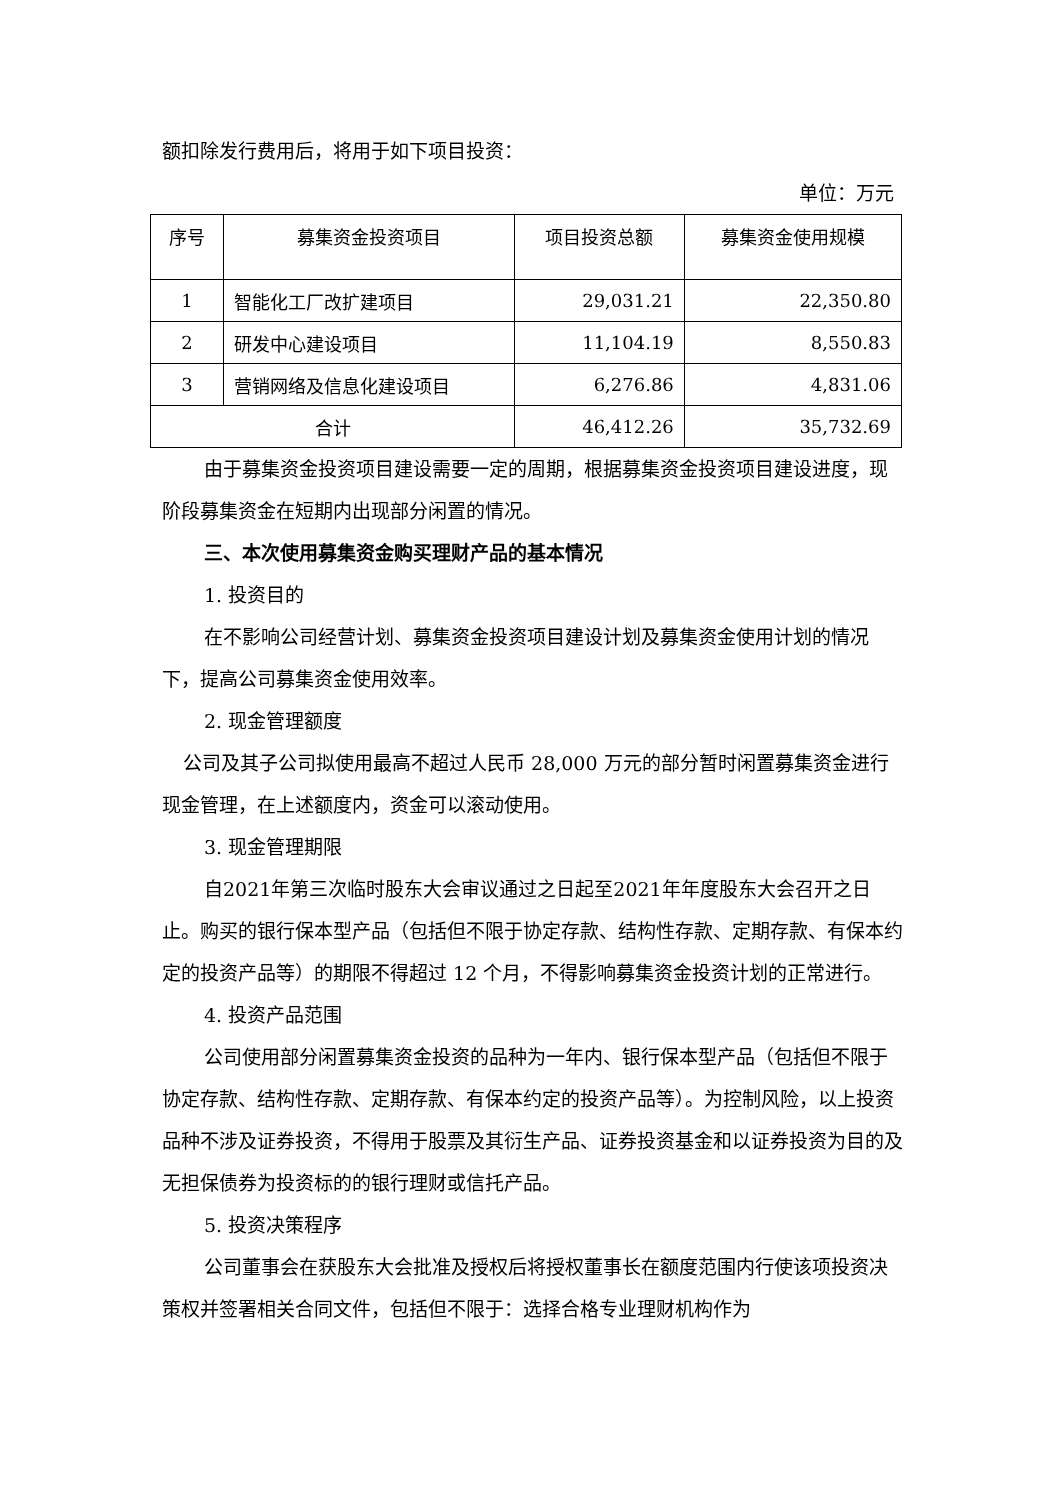额扣除发行费用后，将用于如下项目投资：
单位：万元
| 序号 | 募集资金投资项目 | 项目投资总额 | 募集资金使用规模 |
| 1 | 智能化工厂改扩建项目 | 29,031.21 | 22,350.80 |
| 2 | 研发中心建设项目 | 11,104.19 | 8,550.83 |
| 3 | 营销网络及信息化建设项目 | 6,276.86 | 4,831.06 |
| 合计 | | 46,412.26 | 35,732.69 |
由于募集资金投资项目建设需要一定的周期，根据募集资金投资项目建设进度，现阶段募集资金在短期内出现部分闲置的情况。
三、本次使用募集资金购买理财产品的基本情况
1. 投资目的
在不影响公司经营计划、募集资金投资项目建设计划及募集资金使用计划的情况下，提高公司募集资金使用效率。
2. 现金管理额度
公司及其子公司拟使用最高不超过人民币 28,000 万元的部分暂时闲置募集资金进行现金管理，在上述额度内，资金可以滚动使用。
3. 现金管理期限
自2021年第三次临时股东大会审议通过之日起至2021年年度股东大会召开之日止。购买的银行保本型产品（包括但不限于协定存款、结构性存款、定期存款、有保本约定的投资产品等）的期限不得超过 12 个月，不得影响募集资金投资计划的正常进行。
4. 投资产品范围
公司使用部分闲置募集资金投资的品种为一年内、银行保本型产品（包括但不限于协定存款、结构性存款、定期存款、有保本约定的投资产品等）。为控制风险，以上投资品种不涉及证券投资，不得用于股票及其衍生产品、证券投资基金和以证券投资为目的及无担保债券为投资标的的银行理财或信托产品。
5. 投资决策程序
公司董事会在获股东大会批准及授权后将授权董事长在额度范围内行使该项投资决策权并签署相关合同文件，包括但不限于：选择合格专业理财机构作为